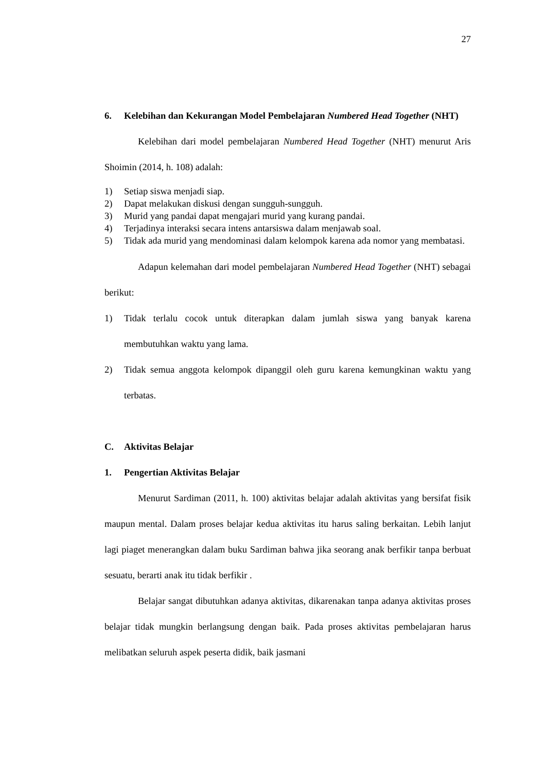27
6. Kelebihan dan Kekurangan Model Pembelajaran Numbered Head Together (NHT)
Kelebihan dari model pembelajaran Numbered Head Together (NHT) menurut Aris Shoimin (2014, h. 108) adalah:
1) Setiap siswa menjadi siap.
2) Dapat melakukan diskusi dengan sungguh-sungguh.
3) Murid yang pandai dapat mengajari murid yang kurang pandai.
4) Terjadinya interaksi secara intens antarsiswa dalam menjawab soal.
5) Tidak ada murid yang mendominasi dalam kelompok karena ada nomor yang membatasi.
Adapun kelemahan dari model pembelajaran Numbered Head Together (NHT) sebagai berikut:
1) Tidak terlalu cocok untuk diterapkan dalam jumlah siswa yang banyak karena membutuhkan waktu yang lama.
2) Tidak semua anggota kelompok dipanggil oleh guru karena kemungkinan waktu yang terbatas.
C. Aktivitas Belajar
1. Pengertian Aktivitas Belajar
Menurut Sardiman (2011, h. 100) aktivitas belajar adalah aktivitas yang bersifat fisik maupun mental. Dalam proses belajar kedua aktivitas itu harus saling berkaitan. Lebih lanjut lagi piaget menerangkan dalam buku Sardiman bahwa jika seorang anak berfikir tanpa berbuat sesuatu, berarti anak itu tidak berfikir .
Belajar sangat dibutuhkan adanya aktivitas, dikarenakan tanpa adanya aktivitas proses belajar tidak mungkin berlangsung dengan baik. Pada proses aktivitas pembelajaran harus melibatkan seluruh aspek peserta didik, baik jasmani